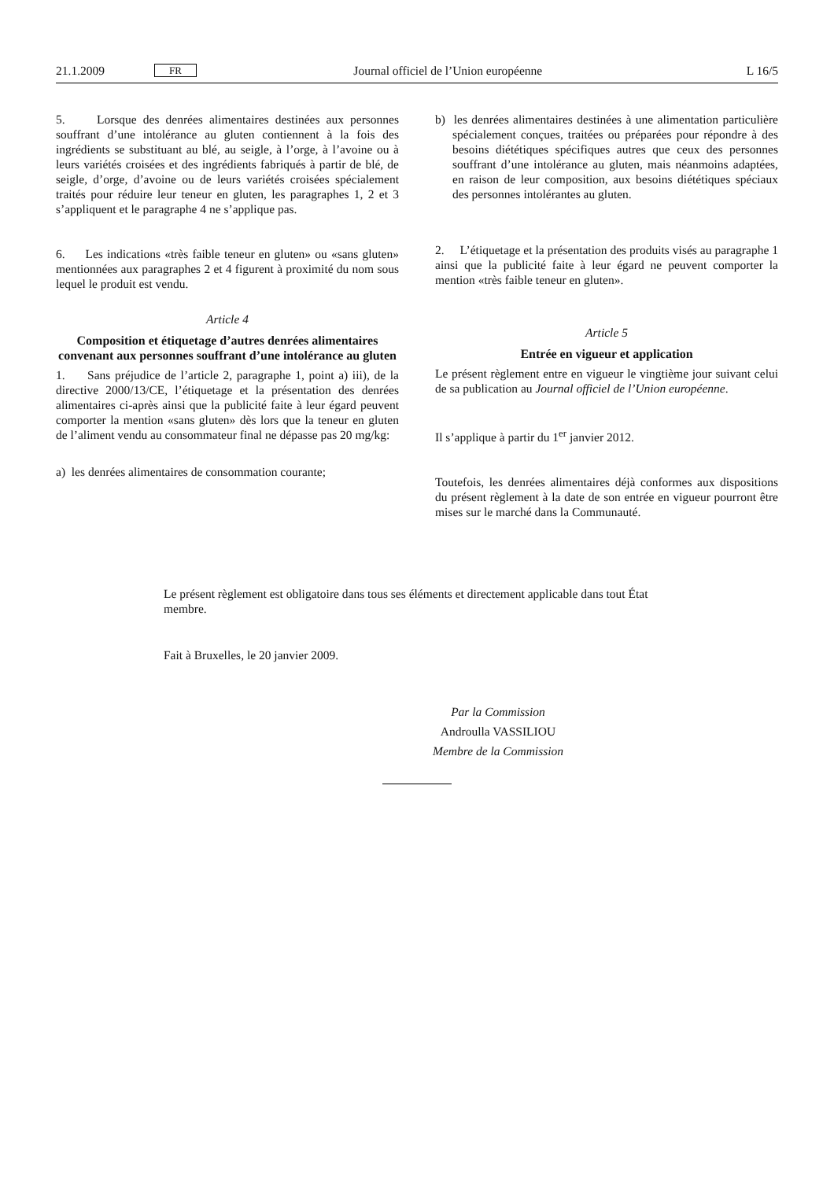21.1.2009 FR Journal officiel de l’Union européenne L 16/5
5. Lorsque des denrées alimentaires destinées aux personnes souffrant d’une intolérance au gluten contiennent à la fois des ingrédients se substituant au blé, au seigle, à l’orge, à l’avoine ou à leurs variétés croisées et des ingrédients fabriqués à partir de blé, de seigle, d’orge, d’avoine ou de leurs variétés croisées spécialement traités pour réduire leur teneur en gluten, les paragraphes 1, 2 et 3 s’appliquent et le paragraphe 4 ne s’applique pas.
6. Les indications «très faible teneur en gluten» ou «sans gluten» mentionnées aux paragraphes 2 et 4 figurent à proximité du nom sous lequel le produit est vendu.
Article 4
Composition et étiquetage d’autres denrées alimentaires convenant aux personnes souffrant d’une intolérance au gluten
1. Sans préjudice de l’article 2, paragraphe 1, point a) iii), de la directive 2000/13/CE, l’étiquetage et la présentation des denrées alimentaires ci-après ainsi que la publicité faite à leur égard peuvent comporter la mention «sans gluten» dès lors que la teneur en gluten de l’aliment vendu au consommateur final ne dépasse pas 20 mg/kg:
a) les denrées alimentaires de consommation courante;
b) les denrées alimentaires destinées à une alimentation particulière spécialement conçues, traitées ou préparées pour répondre à des besoins diététiques spécifiques autres que ceux des personnes souffrant d’une intolérance au gluten, mais néanmoins adaptées, en raison de leur composition, aux besoins diététiques spéciaux des personnes intolérantes au gluten.
2. L’étiquetage et la présentation des produits visés au paragraphe 1 ainsi que la publicité faite à leur égard ne peuvent comporter la mention «très faible teneur en gluten».
Article 5
Entrée en vigueur et application
Le présent règlement entre en vigueur le vingtième jour suivant celui de sa publication au Journal officiel de l’Union européenne.
Il s’applique à partir du 1<sup>er</sup> janvier 2012.
Toutefois, les denrées alimentaires déjà conformes aux dispositions du présent règlement à la date de son entrée en vigueur pourront être mises sur le marché dans la Communauté.
Le présent règlement est obligatoire dans tous ses éléments et directement applicable dans tout État membre.
Fait à Bruxelles, le 20 janvier 2009.
Par la Commission
Androulla VASSILIOU
Membre de la Commission